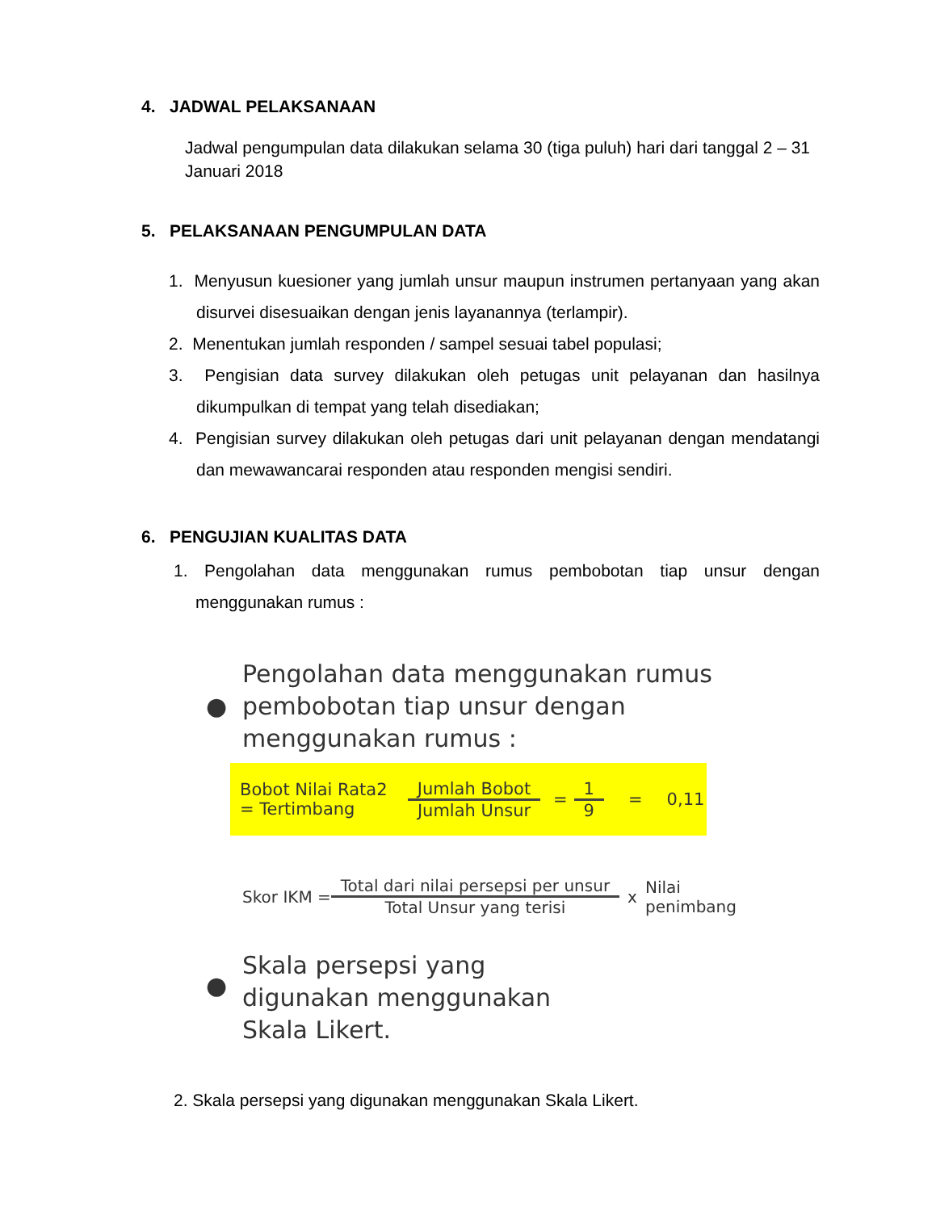4. JADWAL PELAKSANAAN
Jadwal pengumpulan data dilakukan selama 30 (tiga puluh) hari dari tanggal 2 – 31 Januari 2018
5. PELAKSANAAN PENGUMPULAN DATA
1. Menyusun kuesioner yang jumlah unsur maupun instrumen pertanyaan yang akan disurvei disesuaikan dengan jenis layanannya (terlampir).
2. Menentukan jumlah responden / sampel sesuai tabel populasi;
3. Pengisian data survey dilakukan oleh petugas unit pelayanan dan hasilnya dikumpulkan di tempat yang telah disediakan;
4. Pengisian survey dilakukan oleh petugas dari unit pelayanan dengan mendatangi dan mewawancarai responden atau responden mengisi sendiri.
6. PENGUJIAN KUALITAS DATA
1. Pengolahan data menggunakan rumus pembobotan tiap unsur dengan menggunakan rumus :
●
Pengolahan data menggunakan rumus pembobotan tiap unsur dengan menggunakan rumus :
Bobot Nilai Rata2 = Tertimbang Jumlah Bobot Jumlah Unsur = 1 9 = 0,11
Skor IKM = Total dari nilai persepsi per unsur Total Unsur yang terisi x Nilai penimbang
●
Skala persepsi yang digunakan menggunakan Skala Likert.
2. Skala persepsi yang digunakan menggunakan Skala Likert.